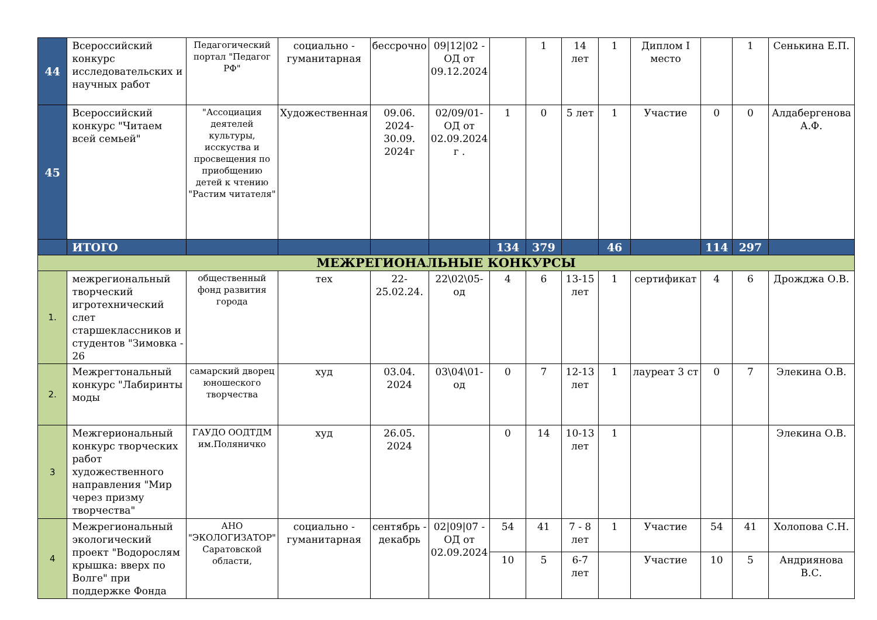| 44 | Всероссийский конкурс исследовательских и научных работ | Педагогический портал "Педагог РФ" | социально - гуманитарная | бессрочно | 09/12/02 - ОД от 09.12.2024 | | 1 | 14 лет | 1 | Диплом I место | | 1 | Сенькина Е.П. |
| 45 | Всероссийский конкурс "Читаем всей семьей" | "Ассоциация деятелей культуры, исскуства и просвещения по приобщению детей к чтению "Растим читателя" | Художественная | 09.06. 2024-30.09. 2024г | 02/09/01-ОД от 02.09.2024 г . | 1 | 0 | 5 лет | 1 | Участие | 0 | 0 | Алдабергенова А.Ф. |
| | ИТОГО | | | | | 134 | 379 | | 46 | | 114 | 297 | |
| МЕЖРЕГИОНАЛЬНЫЕ КОНКУРСЫ | | | | | | | | | | | | | |
| 1. | межрегиональный творческий игротехнический слет старшеклассников и студентов "Зимовка - 26 | общественный фонд развития города | тех | 22-25.02.24. | 22\02\05-од | 4 | 6 | 13-15 лет | 1 | сертификат | 4 | 6 | Дрожджа О.В. |
| 2. | Межрегтональный конкурс "Лабиринты моды | самарский дворец юношеского творчества | худ | 03.04. 2024 | 03\04\01-од | 0 | 7 | 12-13 лет | 1 | лауреат 3 ст | 0 | 7 | Элекина О.В. |
| 3 | Межгериональный конкурс творческих работ художественного направления "Мир через призму творчества" | ГАУДО ООДТДМ им.Поляничко | худ | 26.05. 2024 | | 0 | 14 | 10-13 лет | 1 | | | | Элекина О.В. |
| 4 | Межрегиональный экологический проект "Водорослям крышка: вверх по Волге" при поддержке Фонда | АНО "ЭКОЛОГИЗАТОР" Саратовской области, | социально - гуманитарная | сентябрь - декабрь | 02/09/07 - ОД от 02.09.2024 | 54 | 41 | 7 - 8 лет | 1 | Участие | 54 | 41 | Холопова С.Н. |
| | | | | | | 10 | 5 | 6-7 лет | | Участие | 10 | 5 | Андриянова В.С. |